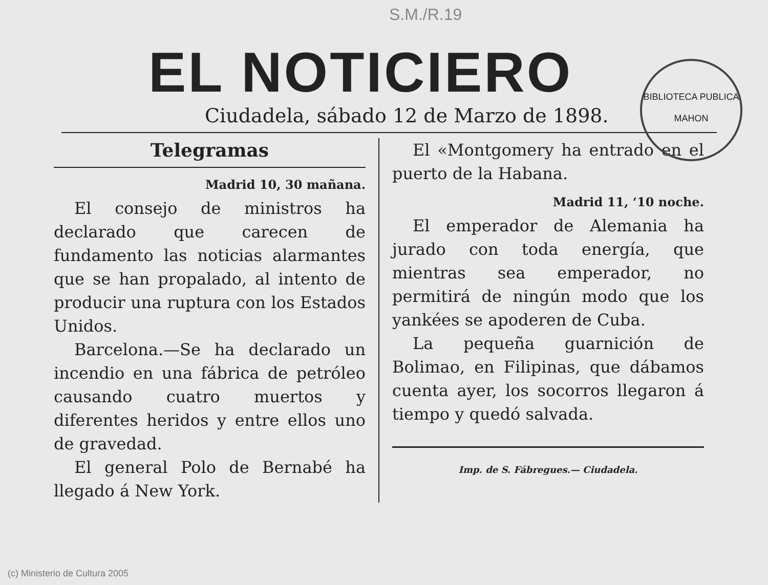S.M./R.19
BIBLIOTECA PUBLICA
MAHON
EL NOTICIERO
Ciudadela, sábado 12 de Marzo de 1898.
Telegramas
Madrid 10, 30 mañana.
El consejo de ministros ha declarado que carecen de fundamento las noticias alarmantes que se han propalado, al intento de producir una ruptura con los Estados Unidos.
Barcelona.—Se ha declarado un incendio en una fábrica de petróleo causando cuatro muertos y diferentes heridos y entre ellos uno de gravedad.
El general Polo de Bernabé ha llegado á New York.
El «Montgomery ha entrado en el puerto de la Habana.
Madrid 11, ‘10 noche.
El emperador de Alemania ha jurado con toda energía, que mientras sea emperador, no permitirá de ningún modo que los yankées se apoderen de Cuba.
La pequeña guarnición de Bolimao, en Filipinas, que dábamos cuenta ayer, los socorros llegaron á tiempo y quedó salvada.
Imp. de S. Fábregues.— Ciudadela.
(c) Ministerio de Cultura 2005